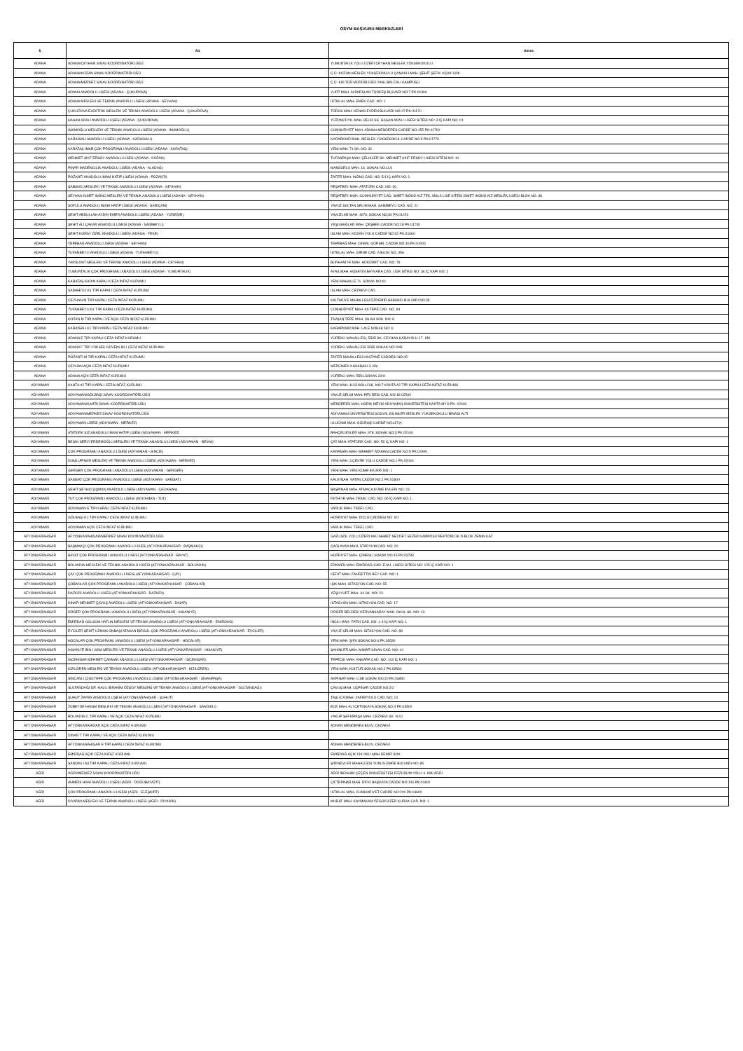ÖSYM BAŞVURU MERKEZLERİ
| İl | Ad | Adres |
| --- | --- | --- |
| ADANA | ADANA/CEYHAN SINAV KOORDİNATÖRLÜĞÜ | YUMURTALIK YOLU ÜZERİ CEYHAN MESLEK YÜKSEKOKULU |
| ADANA | ADANA/KOZAN SINAV KOORDİNATÖRLÜĞÜ | Ç.Ü. KOZAN MESLEK YÜKSEKOKULU ÇANAKLI MAH. ŞEHİT ŞEFİK UÇAK SOK. |
| ADANA | ADANA/MERKEZ SINAV KOORDİNATÖRLÜĞÜ | Ç.Ü. KÜLTÜR MÜDÜRLÜĞÜ YANI, BALCALI KAMPÜSÜ |
| ADANA | ADANA ANADOLU LİSESİ (ADANA - ÇUKUROVA) | YURT MAH. ALPARSLAN TÜRKEŞ BULVARI NO:7 PK:01360 |
| ADANA | ADANA MESLEKİ VE TEKNİK ANADOLU LİSESİ (ADANA - SEYHAN) | İSTİKLAL MAH. EMEK CAD. NO: 1 |
| ADANA | ÇUKUROVA ELEKTRIK MESLEKİ VE TEKNİK ANADOLU LİSESİ (ADANA - ÇUKUROVA) | TOROS MAH. KENAN EVREN BULVARI NO:47 PK:01170 |
| ADANA | HASAN ADALI ANADOLU LİSESİ (ADANA - ÇUKUROVA) | YÜZÜNCÜYIL MAH. 85143 SK. HASAN ADALI LİSESİ SİTESİ NO: 3 İÇ KAPI NO: 01 |
| ADANA | İMAMOĞLU MESLEKİ VE TEKNİK ANADOLU LİSESİ (ADANA - İMAMOĞLU) | CUMHURİYET MAH. ADNAN MENDERES CADDE NO:155 PK:01700 |
| ADANA | KARAİSALI ANADOLU LİSESİ (ADANA - KARAİSALI) | KARAPINAR MAH. MESLEK YÜKSEKOKUL CADDE NO:9 PK:01770 |
| ADANA | KARATAŞ İMKB ÇOK PROGRAMLI ANADOLU LİSESİ (ADANA - KARATAŞ) | YENİ MAH. 71 SK. NO: 31 |
| ADANA | MEHMET AKİF ERSOY ANADOLU LİSESİ (ADANA - KOZAN) | TUFANPAŞA MAH. ÇELİKLER SK. MEHMET AKİF ERSOY LİSESİ SİTESİ NO: 10 |
| ADANA | PINAR MADENCİLİK ANADOLU LİSESİ (ADANA - ALADAĞ) | MANSURLU MAH. 16. SOKAK NO:11/1 |
| ADANA | POZANTI ANADOLU İMAM HATİP LİSESİ (ADANA - POZANTI) | ZAFER MAH. İNÖNÜ CAD. NO: 5/1 İÇ KAPI NO: 1 |
| ADANA | SABANCI MESLEKİ VE TEKNİK ANADOLU LİSESİ (ADANA - SEYHAN) | REŞATBEY MAH. ATATÜRK CAD. NO: 30 |
| ADANA | SEYHAN İSMET İNÖNÜ MESLEKİ VE TEKNİK ANADOLU LİSESİ (ADANA - SEYHAN) | REŞATBEY MAH. CUMHURİYET CAD. İSMET İNÖNÜ KIZ TEK. MSLK LİSE SİTESİ İSMET İNÖNÜ KIZ MESLEK LİSESİ BLOK NO: 38 |
| ADANA | SOFULU ANADOLU İMAM HATİP LİSESİ (ADANA - SARIÇAM) | YAVUZ SULTAN SELİM MAH. SAİMBEYLİ CAD. NO: 21 |
| ADANA | ŞEHİT ABDULLAH AYDIN EMER ANADOLU LİSESİ (ADANA - YÜREĞİR) | YAVUZLAR MAH. 4070. SOKAK NO:30 PK:01220 |
| ADANA | ŞEHİT ALİ ÇAKAR ANADOLU LİSESİ (ADANA - SAİMBEYLİ) | YEŞİLBAĞLAR MAH. ÇEŞBEK CADDE NO:18 PK:01740 |
| ADANA | ŞEHİT KORAY ÖZEL ANADOLU LİSESİ (ADANA - FEKE) | İSLAM MAH. KOZAN YOLU CADDE NO:32 PK:01660 |
| ADANA | TEPEBAĞ ANADOLU LİSESİ (ADANA - SEYHAN) | TEPEBAĞ MAH. CEMAL GÜRSEL CADDE NO:16 PK:01000 |
| ADANA | TUFANBEYLİ ANADOLU LİSESİ (ADANA - TUFANBEYLİ) | İSTİKLAL MAH. GİRNE CAD. A BLOK NO: 45A |
| ADANA | YARSUVAT MESLEKİ VE TEKNİK ANADOLU LİSESİ (ADANA - CEYHAN) | BURHANİYE MAH. HÜKÜMET CAD. NO: 78 |
| ADANA | YUMURTALIK ÇOK PROGRAMLI ANADOLU LİSESİ (ADANA - YUMURTALIK) | AYAS MAH. HÜSEYİN BAYKARA CAD. LİSE SİTESİ NO: 36 İÇ KAPI NO: 1 |
| ADANA | KARATAŞ KADIN KAPALI CEZA İNFAZ KURUMU | YENİ MAHALLE 71. SOKAK NO:61 |
| ADANA | SAİMBEYLİ K1 TİPİ KAPALI CEZA İNFAZ KURUMU | İSLAM MAH. CEZAEVİ CAD. |
| ADANA | CEYHAN M TİPİ KAPALI CEZA İNFAZ KURUMU | KALTAKİYE MAHALLESİ ÖZDEMİR SABANCI BULVARI NO:35 |
| ADANA | TUFANBEYLİ K1 TİPİ KAPALI CEZA İNFAZ KURUMU | CUMHURİYET MAH. KILTEPE CAD. NO. 84 |
| ADANA | KOZAN M TİPİ KAPALI VE AÇIK CEZA İNFAZ KURUMU | TAVŞAN TEPE MAH. ISLAH SOK. NO: 8 |
| ADANA | KARAİSALI K1 TİPİ KAPALI CEZA İNFAZ KURUMU | KARAPINAR MAH. LALE SOKAK NO: 6 |
| ADANA | ADANA E TİPİ KAPALI CEZA İNFAZ KURUMU | YÜREKLİ MAHALLESİ, 5595 SK. CEYHAN KARAYOLU 17. KM |
| ADANA | ADANA F TİPİ YÜKSEK GÜVENLİKLİ CEZA İNFAZ KURUMU | YÜREKLİ MAHALLESİ 5595 SOKAK NO:20/B |
| ADANA | POZANTI M TİPİ KAPALI CEZA İNFAZ KURUMU | ZAFER MAHALLESİ HASTANE CADDESİ NO:45 |
| ADANA | CEYHAN AÇIK CEZA İNFAZ KURUMU | MERCİMEK KASABASI 3. KM |
| ADANA | ADANA AÇIK CEZA İNFAZ KURUMU | YÜREKLİ MAH. 5591.SOKAK 20/A |
| ADIYAMAN | KAHTA A2 TİPİ KAPALI CEZA İNFAZ KURUMU | YENİ MAH. 1103 NOLU SK. NO:7 KAHTA A2 TİPİ KAPALI CEZA İNFAZ KURUMU |
| ADIYAMAN | ADIYAMAN/GÖLBAŞI SINAV KOORDİNATÖRLÜĞÜ | YAVUZ SELİM MAH. PİRİ REİS CAD. NO:18 02500 |
| ADIYAMAN | ADIYAMAN/KAHTA SINAV KOORDİNATÖRLÜĞÜ | MENDERES MAH. HORİK MEVKİ ADIYAMAN ÜNİVERSİTESİ KAHTA MYO PK: 02400 |
| ADIYAMAN | ADIYAMAN/MERKEZ SINAV KOORDİNATÖRLÜĞÜ | ADIYAMAN ÜNİVERSİTESİ SOSYAL BİLİMLER MESLEK YÜKSEKOKULU BİNASI ALTI |
| ADIYAMAN | ADIYAMAN LİSESİ (ADIYAMAN - MERKEZ) | ULUCAMİ MAH. GÖLBAŞI CADDE NO:117/A |
| ADIYAMAN | ATATÜRK KIZ ANADOLU İMAM HATİP LİSESİ (ADIYAMAN - MERKEZ) | BAHÇELİEVLER MAH. 978. SOKAK NO:3 PK:02100 |
| ADIYAMAN | BESNİ SERVİ ERDEMOĞLU MESLEKİ VE TEKNİK ANADOLU LİSESİ (ADIYAMAN - BESNİ) | ÇAT MAH. ATATÜRK CAD. NO: 53 İÇ KAPI NO: 1 |
| ADIYAMAN | ÇOK PROGRAMLI ANADOLU LİSESİ (ADIYAMAN - SİNCİK) | KARAMAN MAH. MEHMET ATAMAN CADDE NO:5 PK:02900 |
| ADIYAMAN | DUMLUPINAR MESLEKİ VE TEKNİK ANADOLU LİSESİ (ADIYAMAN - MERKEZ) | YENİ MAH. 3.ÇEVRE YOLU CADDE NO:1 PK:02040 |
| ADIYAMAN | GERGER ÇOK PROGRAMLI ANADOLU LİSESİ (ADIYAMAN - GERGER) | YENİ MAH. YENİ KÜME EVLERİ NO: 1 |
| ADIYAMAN | SAMSAT ÇOK PROGRAMLI ANADOLU LİSESİ (ADIYAMAN - SAMSAT) | KALE MAH. VATAN CADDE NO:1 PK:02800 |
| ADIYAMAN | ŞEHİT ŞEYHO ŞİŞMAN ANADOLU LİSESİ (ADIYAMAN - ÇELİKHAN) | BAŞPINAR MAH. ATMACA KÜME EVLERİ NO: 23 |
| ADIYAMAN | TUT ÇOK PROGRAMLI ANADOLU LİSESİ (ADIYAMAN - TUT) | FETHİYE MAH. TEKEL CAD. NO: 90 İÇ KAPI NO: 1 |
| ADIYAMAN | ADIYAMAN E TİPİ KAPALI CEZA İNFAZ KURUMU | VARLIK MAH. TEKEL CAD. |
| ADIYAMAN | GÖLBAŞI K1 TİPİ KAPALI CEZA İNFAZ KURUMU | HÜRRİYET MAH. DİCLE CADDESİ NO :9/1 |
| ADIYAMAN | ADIYAMAN AÇIK CEZA İNFAZ KURUMU | VARLIK MAH. TEKEL CAD. |
| AFYONKARAHİSAR | AFYONKARAHİSAR/MERKEZ SINAV KOORDİNATÖRLÜĞÜ | GAZLIGÖL YOLU ÜZERİ AKÜ AHMET NECDET SEZER KAMPÜSÜ REKTÖRLÜK D BLOK ZEMİN KAT |
| AFYONKARAHİSAR | BAŞMAKÇI ÇOK PROGRAMLI ANADOLU LİSESİ (AFYONKARAHİSAR - BAŞMAKÇI) | ÇAĞLAYAN MAH. STADYUM CAD. NO: 20 |
| AFYONKARAHİSAR | BAYAT ÇOK PROGRAMLI ANADOLU LİSESİ (AFYONKARAHİSAR - BAYAT) | HÜRRİYET MAH. ÇİMENLİ SOKAK NO:15 PK:03780 |
| AFYONKARAHİSAR | BOLVADİN MESLEKİ VE TEKNİK ANADOLU LİSESİ (AFYONKARAHİSAR - BOLVADİN) | ERKMEN MAH. EMİRDAĞ CAD. E.M.L LİSESİ SİTESİ NO: 125 İÇ KAPI NO: 1 |
| AFYONKARAHİSAR | ÇAY ÇOK PROGRAMLI ANADOLU LİSESİ (AFYONKARAHİSAR - ÇAY) | CEDİT MAH. FAHRETTİN BEY CAD. NO: 1 |
| AFYONKARAHİSAR | ÇOBANLAR ÇOK PROGRAMLI ANADOLU LİSESİ (AFYONKARAHİSAR - ÇOBANLAR) | IŞIK MAH. İSTASYON CAD. NO: 55 |
| AFYONKARAHİSAR | DAZKIRI ANADOLU LİSESİ (AFYONKARAHİSAR - DAZKIRI) | YEŞİLYURT MAH. 64 SK. NO: 23 |
| AFYONKARAHİSAR | DİNAR MEHMET ÇAVUŞ ANADOLU LİSESİ (AFYONKARAHİSAR - DİNAR) | İSTASYON MAH. İSTASYON CAD. NO: 17 |
| AFYONKARAHİSAR | DÖĞER ÇOK PROGRAMLI ANADOLU LİSESİ (AFYONKARAHİSAR - İHSANİYE) | DÖĞER BELDESİ KERVANSARAY MAH. OKUL SK. NO: 13 |
| AFYONKARAHİSAR | EMİRDAĞ GÜLSÜM HATUN MESLEKİ VE TEKNİK ANADOLU LİSESİ (AFYONKARAHİSAR - EMİRDAĞ) | İNCİLİ MAH. FATİH CAD. NO: 1-3 İÇ KAPI NO: 1 |
| AFYONKARAHİSAR | EVCİLER ŞEHİT UZMAN ONBAŞI ATAKAN BİRGÜL ÇOK PROGRAMLI ANADOLU LİSESİ (AFYONKARAHİSAR - EVCİLER) | YAVUZ SELİM MAH. İSTASYON CAD. NO: 88 |
| AFYONKARAHİSAR | HOCALAR ÇOK PROGRAMLI ANADOLU LİSESİ (AFYONKARAHİSAR - HOCALAR) | YENİ MAH. ŞİFA SOKAK NO:6 PK:03530 |
| AFYONKARAHİSAR | İHSANİYE İBN-İ SİNA MESLEKİ VE TEKNİK ANADOLU LİSESİ (AFYONKARAHİSAR - İHSANİYE) | ŞAHİNLER MAH. MİMAR SİNAN CAD. NO: 10 |
| AFYONKARAHİSAR | İSCEHİSAR MEHMET ÇAKMAK ANADOLU LİSESİ (AFYONKARAHİSAR - İSCEHİSAR) | TEPECİK MAH. ANKARA CAD. NO: 103 İÇ KAPI NO: 1 |
| AFYONKARAHİSAR | KIZILÖREN MESLEKİ VE TEKNİK ANADOLU LİSESİ (AFYONKARAHİSAR - KIZILÖREN) | YENİ MAH. KÜLTÜR SOKAK NO:2 PK:03560 |
| AFYONKARAHİSAR | SİNCANLI ÇİĞİLTEPE ÇOK PROGRAMLI ANADOLU LİSESİ (AFYONKARAHİSAR - SİNANPAŞA) | AKPINAR MAH. LİSE SOKAK NO:20 PK:03850 |
| AFYONKARAHİSAR | SULTANDAĞI DR. HALİL İBRAHİM ÖZSOY MESLEKİ VE TEKNİK ANADOLU LİSESİ (AFYONKARAHİSAR - SULTANDAĞI) | ÇAVUŞ MAH. ÜÇPINAR CADDE NO:2/2 |
| AFYONKARAHİSAR | ŞUHUT ZAFER ANADOLU LİSESİ (AFYONKARAHİSAR - ŞUHUT) | TAŞLICA MAH. ZAFERYOLU CAD. NO: 14 |
| AFYONKARAHİSAR | ZÜBEYDE HANIM MESLEKİ VE TEKNİK ANADOLU LİSESİ (AFYONKARAHİSAR - SANDIKLI) | ECE MAH. ALİ ÇETİNKAYA SOKAK NO:4 PK:03500 |
| AFYONKARAHİSAR | BOLVADİN C TİPİ KAPALI VE AÇIK CEZA İNFAZ KURUMU | YAKUP ŞEFKİPAŞA MAH. CEZAEVİ SK. N:10 |
| AFYONKARAHİSAR | AFYONKARAHİSAR AÇIK CEZA İNFAZ KURUMU | ADNAN MENDERES BULV. CEZAEVİ |
| AFYONKARAHİSAR | DİNAR T TİPİ KAPALI VE AÇIK CEZA İNFAZ KURUMU | |
| AFYONKARAHİSAR | AFYONKARAHİSAR E TİPİ KAPALI CEZA İNFAZ KURUMU | ADNAN MENDERES BULV. CEZAEVİ |
| AFYONKARAHİSAR | EMİRDAĞ AÇIK CEZA İNFAZ KURUMU | EMİRDAĞ AÇIK CİK İNİLİ MAH DEMİR SOK |
| AFYONKARAHİSAR | SANDIKLI A3 TİPİ KAPALI CEZA İNFAZ KURUMU | ŞİRİNEVLER MAHALLESİ YUNUS EMRE BULVARI NO: 85 |
| AĞRI | AĞRI/MERKEZ SINAV KOORDİNATÖRLÜĞÜ | AĞRI İBRAHİM ÇEÇEN ÜNİVERSİTESİ ERZURUM YOLU 4. KM/ AĞRI. |
| AĞRI | AHMEDİ HANİ ANADOLU LİSESİ (AĞRI - DOĞUBAYAZIT) | ÇİFTEPINAR MAH. RIFKI BAŞKAYA CADDE NO:106 PK:04400 |
| AĞRI | ÇOK PROGRAMLI ANADOLU LİSESİ (AĞRI - ELEŞKİRT) | İSTİKLAL MAH. CUMHURİYET CADDE NO:249 PK:04600 |
| AĞRI | DİYADİN MESLEKİ VE TEKNİK ANADOLU LİSESİ (AĞRI - DİYADİN) | MURAT MAH. KAYMAKAM ÖZGÜR AZER KURAK CAD. NO: 1 |